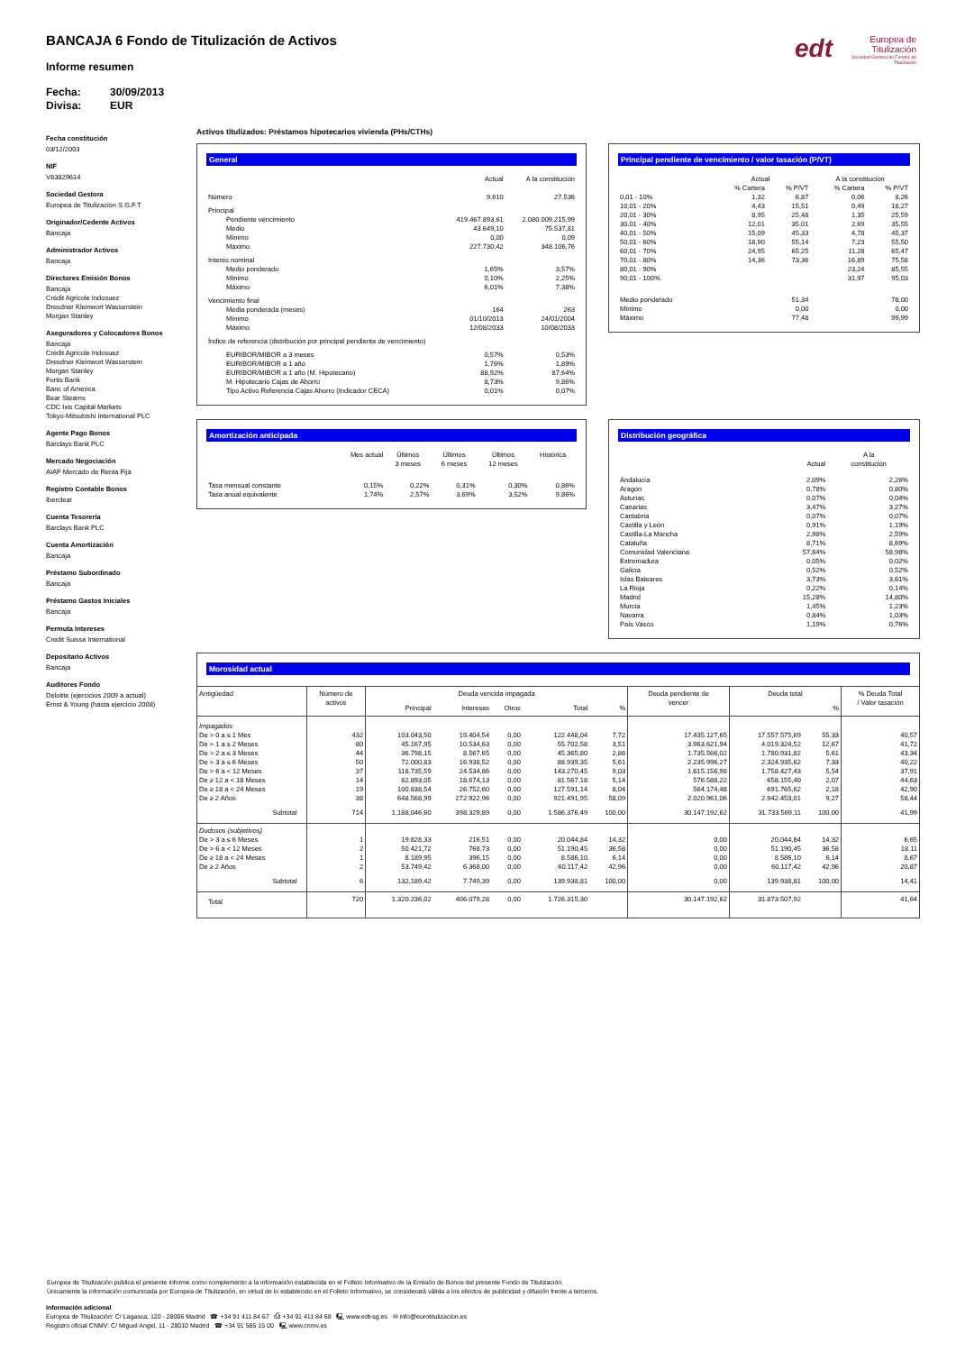edt
Europea de
Titulización
Sociedad Gestora de Fondos de Titulización
BANCAJA 6 Fondo de Titulización de Activos
Informe resumen
Fecha: 30/09/2013
Divisa: EUR
Fecha constitución
03/12/2003
NIF
V83829614
Sociedad Gestora
Europea de Titulización S.G.F.T
Originador/Cedente Activos
Bancaja
Administrador Activos
Bancaja
Directores Emisión Bonos
Bancaja
Crédit Agricole Indosuez
Dresdner Kleinwort Wasserstein
Morgan Stanley
Aseguradores y Colocadores Bonos
Bancaja
Crédit Agricole Indosuez
Dresdner Kleinwort Wasserstein
Morgan Stanley
Fortis Bank
Banc of America
Bear Stearns
CDC Ixis Capital Markets
Tokyo-Mitsubishi International PLC
Agente Pago Bonos
Barclays Bank PLC
Mercado Negociación
AIAF Mercado de Renta Fija
Registro Contable Bonos
Iberclear
Cuenta Tesorería
Barclays Bank PLC
Cuenta Amortización
Bancaja
Préstamo Subordinado
Bancaja
Préstamo Gastos Iniciales
Bancaja
Permuta Intereses
Credit Suisse International
Depositario Activos
Bancaja
Auditores Fondo
Deloitte (ejercicios 2009 a actual)
Ernst & Young (hasta ejercicio 2008)
Activos titulizados: Préstamos hipotecarios vivienda (PHs/CTHs)
General
| | Actual | A la constitución |
| --- | --- | --- |
| Número | 9.610 | 27.536 |
| Principal | | |
| Pendiente vencimiento | 419.467.893,61 | 2.080.009.215,99 |
| Medio | 43.649,10 | 75.537,81 |
| Mínimo | 0,00 | 0,09 |
| Máximo | 227.730,42 | 348.106,76 |
| Interés nominal | | |
| Medio ponderado | 1,65% | 3,57% |
| Mínimo | 0,10% | 2,25% |
| Máximo | 6,01% | 7,38% |
| Vencimiento final | | |
| Media ponderada (meses) | 164 | 263 |
| Mínimo | 01/10/2013 | 24/01/2004 |
| Máximo | 12/08/2033 | 10/08/2033 |
| Índice de referencia (distribución por principal pendiente de vencimiento) | | |
| EURIBOR/MIBOR a 3 meses | 0,57% | 0,53% |
| EURIBOR/MIBOR a 1 año | 1,76% | 1,89% |
| EURIBOR/MIBOR a 1 año (M. Hipotecario) | 88,92% | 87,64% |
| M. Hipotecario Cajas de Ahorro | 8,73% | 9,86% |
| Tipo Activo Referencia Cajas Ahorro (Indicador CECA) | 0,01% | 0,07% |
Principal pendiente de vencimiento / valor tasación (P/VT)
| | Actual | | A la constitución | |
| --- | --- | --- | --- | --- |
| | % Cartera | % P/VT | % Cartera | % P/VT |
| 0,01 - 10% | 1,32 | 6,87 | 0,06 | 8,26 |
| 10,01 - 20% | 4,43 | 15,51 | 0,49 | 16,27 |
| 20,01 - 30% | 8,95 | 25,48 | 1,35 | 25,59 |
| 30,01 - 40% | 12,01 | 35,01 | 2,69 | 35,55 |
| 40,01 - 50% | 15,09 | 45,33 | 4,78 | 45,37 |
| 50,01 - 60% | 18,90 | 55,14 | 7,23 | 55,50 |
| 60,01 - 70% | 24,95 | 65,25 | 11,28 | 65,47 |
| 70,01 - 80% | 14,36 | 73,36 | 16,89 | 75,58 |
| 80,01 - 90% | | | 23,24 | 85,55 |
| 90,01 - 100% | | | 31,97 | 95,03 |
| Medio ponderado | | 51,34 | | 78,00 |
| Mínimo | | 0,00 | | 0,00 |
| Máximo | | 77,48 | | 99,99 |
Amortización anticipada
| | Mes actual | Últimos 3 meses | Últimos 6 meses | Últimos 12 meses | Histórica |
| --- | --- | --- | --- | --- | --- |
| Tasa mensual constante | 0,15% | 0,22% | 0,31% | 0,30% | 0,86% |
| Tasa anual equivalente | 1,74% | 2,57% | 3,69% | 3,52% | 9,86% |
Distribución geográfica
| | Actual | A la constitución |
| --- | --- | --- |
| Andalucía | 2,09% | 2,26% |
| Aragón | 0,78% | 0,80% |
| Asturias | 0,07% | 0,04% |
| Canarias | 3,47% | 3,27% |
| Cantabria | 0,07% | 0,07% |
| Castilla y León | 0,91% | 1,19% |
| Castilla-La Mancha | 2,98% | 2,59% |
| Cataluña | 8,71% | 8,69% |
| Comunidad Valenciana | 57,64% | 58,98% |
| Extremadura | 0,05% | 0,02% |
| Galicia | 0,52% | 0,52% |
| Islas Baleares | 3,73% | 3,61% |
| La Rioja | 0,22% | 0,14% |
| Madrid | 15,28% | 14,80% |
| Murcia | 1,45% | 1,23% |
| Navarra | 0,84% | 1,03% |
| País Vasco | 1,19% | 0,76% |
Morosidad actual
| Antigüedad | Número de activos | Deuda vencida impagada | | | | | Deuda pendiente de vencer | Deuda total | | % Deuda Total / Valor tasación |
| --- | --- | --- | --- | --- | --- | --- | --- | --- | --- | --- |
| | | Principal | Intereses | Otros | Total | % | | | % | |
| Impagados | | | | | | | | | | |
| De > 0 a ≤ 1 Mes | 432 | 103.043,50 | 19.404,54 | 0,00 | 122.448,04 | 7,72 | 17.435.127,65 | 17.557.575,69 | 55,33 | 40,57 |
| De > 1 a ≤ 2 Meses | 80 | 45.167,95 | 10.534,63 | 0,00 | 55.702,58 | 3,51 | 3.963.621,94 | 4.019.324,52 | 12,67 | 41,72 |
| De > 2 a ≤ 3 Meses | 44 | 36.798,15 | 8.567,65 | 0,00 | 45.365,80 | 2,86 | 1.735.566,02 | 1.780.931,82 | 5,61 | 43,34 |
| De > 3 a ≤ 6 Meses | 50 | 72.000,83 | 16.938,52 | 0,00 | 88.939,35 | 5,61 | 2.235.996,27 | 2.324.935,62 | 7,33 | 40,22 |
| De > 6 a < 12 Meses | 37 | 118.735,59 | 24.534,86 | 0,00 | 143.270,45 | 9,03 | 1.615.156,98 | 1.758.427,43 | 5,54 | 37,91 |
| De ≥ 12 a < 18 Meses | 14 | 62.893,05 | 18.674,13 | 0,00 | 81.567,18 | 5,14 | 576.588,22 | 658.155,40 | 2,07 | 44,63 |
| De ≥ 18 a < 24 Meses | 19 | 100.838,54 | 26.752,60 | 0,00 | 127.591,14 | 8,04 | 564.174,48 | 691.765,62 | 2,18 | 42,90 |
| De ≥ 2 Años | 38 | 648.568,99 | 272.922,96 | 0,00 | 921.491,95 | 58,09 | 2.020.961,06 | 2.942.453,01 | 9,27 | 58,44 |
| Subtotal | 714 | 1,188,046,60 | 398.329,89 | 0,00 | 1.586.376,49 | 100,00 | 30.147.192,62 | 31.733.569,11 | 100,00 | 41,99 |
| Dudosos (subjetivos) | | | | | | | | | | |
| De > 3 a ≤ 6 Meses | 1 | 19.828,33 | 216,51 | 0,00 | 20.044,84 | 14,32 | 0,00 | 20.044,84 | 14,32 | 6,65 |
| De > 6 a < 12 Meses | 2 | 50.421,72 | 768,73 | 0,00 | 51.190,45 | 36,58 | 0,00 | 51.190,45 | 36,58 | 18,11 |
| De ≥ 18 a < 24 Meses | 1 | 8.189,95 | 396,15 | 0,00 | 8.586,10 | 6,14 | 0,00 | 8.586,10 | 6,14 | 8,67 |
| De ≥ 2 Años | 2 | 53.749,42 | 6.368,00 | 0,00 | 60.117,42 | 42,96 | 0,00 | 60.117,42 | 42,96 | 20,87 |
| Subtotal | 6 | 132,189,42 | 7.749,39 | 0,00 | 139.938,81 | 100,00 | 0,00 | 139.938,81 | 100,00 | 14,41 |
| Total | 720 | 1.320.236,02 | 406.079,28 | 0,00 | 1.726.315,30 | | 30.147.192,62 | 31.873.507,92 | | 41,64 |
Europea de Titulización publica el presente informe como complemento a la información establecida en el Folleto Informativo de la Emisión de Bonos del presente Fondo de Titulización.
Únicamente la información comunicada por Europea de Titulización, en virtud de lo establecido en el Folleto Informativo, se considerará válida a los efectos de publicidad y difusión frente a terceros.
Información adicional
Europea de Titulización: C/ Lagasca, 120 - 28006 Madrid ☎ +34 91 411 84 67 ⎙ +34 91 411 84 68 🖳 www.edt-sg.es ✉ info@eurotitulizacion.es
Registro oficial CNMV: C/ Miguel Angel, 11 - 28010 Madrid ☎ +34 91 585 15 00 🖳 www.cnmv.es